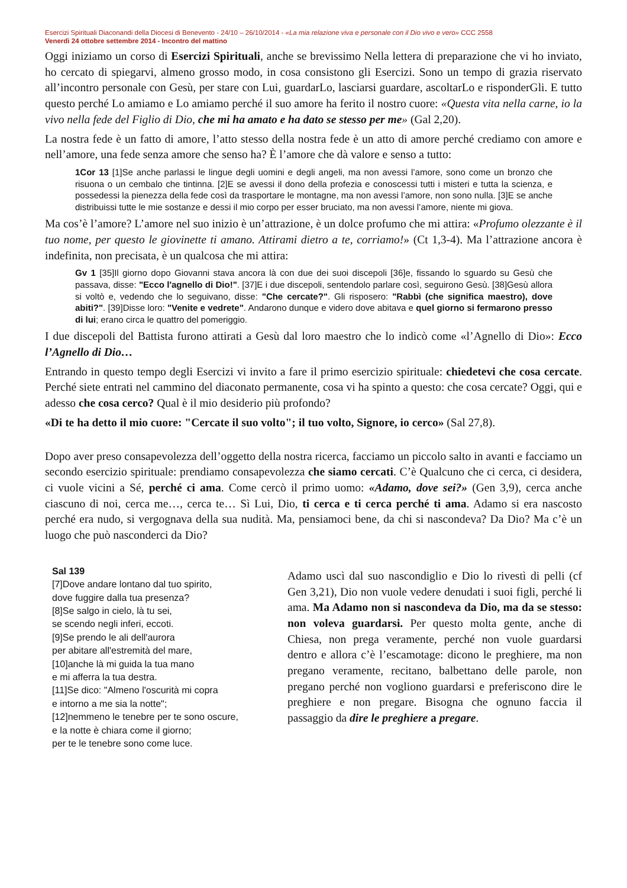Esercizi Spirituali Diaconandi della Diocesi di Benevento - 24/10 – 26/10/2014 - «La mia relazione viva e personale con il Dio vivo e vero» CCC 2558
Venerdì 24 ottobre settembre 2014 - Incontro del mattino
Oggi iniziamo un corso di Esercizi Spirituali, anche se brevissimo Nella lettera di preparazione che vi ho inviato, ho cercato di spiegarvi, almeno grosso modo, in cosa consistono gli Esercizi. Sono un tempo di grazia riservato all’incontro personale con Gesù, per stare con Lui, guardarLo, lasciarsi guardare, ascoltarLo e risponderGli. E tutto questo perché Lo amiamo e Lo amiamo perché il suo amore ha ferito il nostro cuore: «Questa vita nella carne, io la vivo nella fede del Figlio di Dio, che mi ha amato e ha dato se stesso per me» (Gal 2,20).
La nostra fede è un fatto di amore, l’atto stesso della nostra fede è un atto di amore perché crediamo con amore e nell’amore, una fede senza amore che senso ha? È l’amore che dà valore e senso a tutto:
1Cor 13 [1]Se anche parlassi le lingue degli uomini e degli angeli, ma non avessi l’amore, sono come un bronzo che risuona o un cembalo che tintinna. [2]E se avessi il dono della profezia e conoscessi tutti i misteri e tutta la scienza, e possedessi la pienezza della fede così da trasportare le montagne, ma non avessi l’amore, non sono nulla. [3]E se anche distribuissi tutte le mie sostanze e dessi il mio corpo per esser bruciato, ma non avessi l’amore, niente mi giova.
Ma cos’è l’amore? L’amore nel suo inizio è un’attrazione, è un dolce profumo che mi attira: «Profumo olezzante è il tuo nome, per questo le giovinette ti amano. Attirami dietro a te, corriamo!» (Ct 1,3-4). Ma l’attrazione ancora è indefinita, non precisata, è un qualcosa che mi attira:
Gv 1 [35]Il giorno dopo Giovanni stava ancora là con due dei suoi discepoli [36]e, fissando lo sguardo su Gesù che passava, disse: "Ecco l'agnello di Dio!". [37]E i due discepoli, sentendolo parlare così, seguirono Gesù. [38]Gesù allora si voltò e, vedendo che lo seguivano, disse: "Che cercate?". Gli risposero: "Rabbì (che significa maestro), dove abiti?". [39]Disse loro: "Venite e vedrete". Andarono dunque e videro dove abitava e quel giorno si fermarono presso di lui; erano circa le quattro del pomeriggio.
I due discepoli del Battista furono attirati a Gesù dal loro maestro che lo indicò come «l’Agnello di Dio»: Ecco l’Agnello di Dio…
Entrando in questo tempo degli Esercizi vi invito a fare il primo esercizio spirituale: chiedetevi che cosa cercate. Perché siete entrati nel cammino del diaconato permanente, cosa vi ha spinto a questo: che cosa cercate? Oggi, qui e adesso che cosa cerco? Qual è il mio desiderio più profondo?
«Di te ha detto il mio cuore: "Cercate il suo volto"; il tuo volto, Signore, io cerco» (Sal 27,8).
Dopo aver preso consapevolezza dell’oggetto della nostra ricerca, facciamo un piccolo salto in avanti e facciamo un secondo esercizio spirituale: prendiamo consapevolezza che siamo cercati. C’è Qualcuno che ci cerca, ci desidera, ci vuole vicini a Sé, perché ci ama. Come cercò il primo uomo: «Adamo, dove sei?» (Gen 3,9), cerca anche ciascuno di noi, cerca me…, cerca te… Sì Lui, Dio, ti cerca e ti cerca perché ti ama. Adamo si era nascosto perché era nudo, si vergognava della sua nudità. Ma, pensiamoci bene, da chi si nascondeva? Da Dio? Ma c’è un luogo che può nasconderci da Dio?
Sal 139
[7]Dove andare lontano dal tuo spirito,
dove fuggire dalla tua presenza?
[8]Se salgo in cielo, là tu sei,
se scendo negli inferi, eccoti.
[9]Se prendo le ali dell'aurora
per abitare all'estremità del mare,
[10]anche là mi guida la tua mano
e mi afferra la tua destra.
[11]Se dico: "Almeno l'oscurità mi copra
e intorno a me sia la notte";
[12]nemmeno le tenebre per te sono oscure,
e la notte è chiara come il giorno;
per te le tenebre sono come luce.
Adamo uscì dal suo nascondiglio e Dio lo rivestì di pelli (cf Gen 3,21), Dio non vuole vedere denudati i suoi figli, perché li ama. Ma Adamo non si nascondeva da Dio, ma da se stesso: non voleva guardarsi. Per questo molta gente, anche di Chiesa, non prega veramente, perché non vuole guardarsi dentro e allora c’è l’escamotage: dicono le preghiere, ma non pregano veramente, recitano, balbettano delle parole, non pregano perché non vogliono guardarsi e preferiscono dire le preghiere e non pregare. Bisogna che ognuno faccia il passaggio da dire le preghiere a pregare.